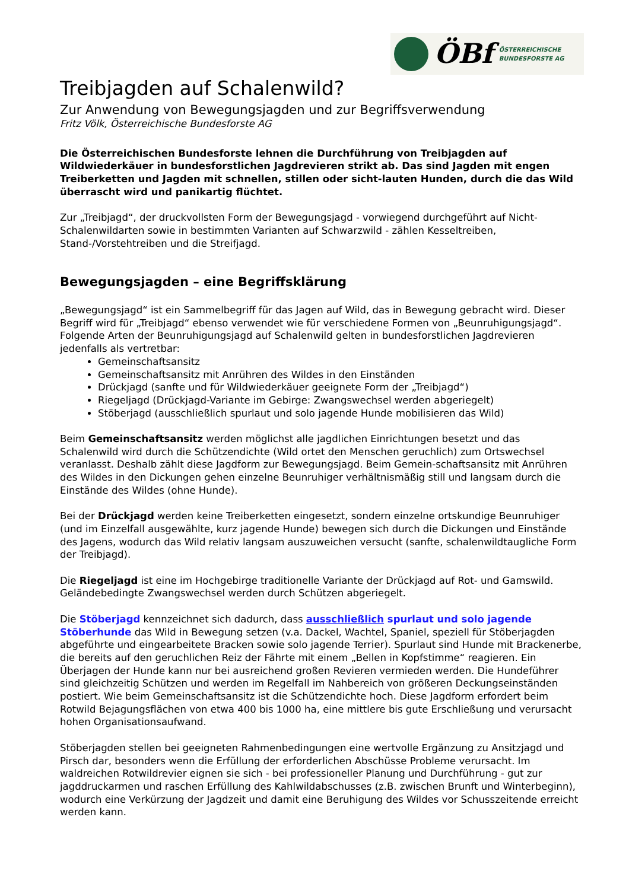ÖBf
ÖSTERREICHISCHE
BUNDESFORSTE AG
Treibjagden auf Schalenwild?
Zur Anwendung von Bewegungsjagden und zur Begriffsverwendung
Fritz Völk, Österreichische Bundesforste AG
Die Österreichischen Bundesforste lehnen die Durchführung von Treibjagden auf Wildwiederkäuer in bundesforstlichen Jagdrevieren strikt ab. Das sind Jagden mit engen Treiberketten und Jagden mit schnellen, stillen oder sicht-lauten Hunden, durch die das Wild überrascht wird und panikartig flüchtet.
Zur „Treibjagd“, der druckvollsten Form der Bewegungsjagd - vorwiegend durchgeführt auf Nicht-Schalenwildarten sowie in bestimmten Varianten auf Schwarzwild - zählen Kesseltreiben, Stand-/Vorstehtreiben und die Streifjagd.
Bewegungsjagden – eine Begriffsklärung
„Bewegungsjagd“ ist ein Sammelbegriff für das Jagen auf Wild, das in Bewegung gebracht wird. Dieser Begriff wird für „Treibjagd“ ebenso verwendet wie für verschiedene Formen von „Beunruhigungsjagd“. Folgende Arten der Beunruhigungsjagd auf Schalenwild gelten in bundesforstlichen Jagdrevieren jedenfalls als vertretbar:
Gemeinschaftsansitz
Gemeinschaftsansitz mit Anrühren des Wildes in den Einständen
Drückjagd (sanfte und für Wildwiederkäuer geeignete Form der „Treibjagd“)
Riegeljagd (Drückjagd-Variante im Gebirge: Zwangswechsel werden abgeriegelt)
Stöberjagd (ausschließlich spurlaut und solo jagende Hunde mobilisieren das Wild)
Beim Gemeinschaftsansitz werden möglichst alle jagdlichen Einrichtungen besetzt und das Schalenwild wird durch die Schützendichte (Wild ortet den Menschen geruchlich) zum Ortswechsel veranlasst. Deshalb zählt diese Jagdform zur Bewegungsjagd. Beim Gemein-schaftsansitz mit Anrühren des Wildes in den Dickungen gehen einzelne Beunruhiger verhältnismäßig still und langsam durch die Einstände des Wildes (ohne Hunde).
Bei der Drückjagd werden keine Treiberketten eingesetzt, sondern einzelne ortskundige Beunruhiger (und im Einzelfall ausgewählte, kurz jagende Hunde) bewegen sich durch die Dickungen und Einstände des Jagens, wodurch das Wild relativ langsam auszuweichen versucht (sanfte, schalenwildtaugliche Form der Treibjagd).
Die Riegeljagd ist eine im Hochgebirge traditionelle Variante der Drückjagd auf Rot- und Gamswild. Geländebedingte Zwangswechsel werden durch Schützen abgeriegelt.
Die Stöberjagd kennzeichnet sich dadurch, dass ausschließlich spurlaut und solo jagende Stöberhunde das Wild in Bewegung setzen (v.a. Dackel, Wachtel, Spaniel, speziell für Stöberjagden abgeführte und eingearbeitete Bracken sowie solo jagende Terrier). Spurlaut sind Hunde mit Brackenerbe, die bereits auf den geruchlichen Reiz der Fährte mit einem „Bellen in Kopfstimme“ reagieren. Ein Überjagen der Hunde kann nur bei ausreichend großen Revieren vermieden werden. Die Hundeführer sind gleichzeitig Schützen und werden im Regelfall im Nahbereich von größeren Deckungseinständen postiert. Wie beim Gemeinschaftsansitz ist die Schützendichte hoch. Diese Jagdform erfordert beim Rotwild Bejagungsflächen von etwa 400 bis 1000 ha, eine mittlere bis gute Erschließung und verursacht hohen Organisationsaufwand.
Stöberjagden stellen bei geeigneten Rahmenbedingungen eine wertvolle Ergänzung zu Ansitzjagd und Pirsch dar, besonders wenn die Erfüllung der erforderlichen Abschüsse Probleme verursacht. Im waldreichen Rotwildrevier eignen sie sich - bei professioneller Planung und Durchführung - gut zur jagddruckarmen und raschen Erfüllung des Kahlwildabschusses (z.B. zwischen Brunft und Winterbeginn), wodurch eine Verkürzung der Jagdzeit und damit eine Beruhigung des Wildes vor Schusszeitende erreicht werden kann.